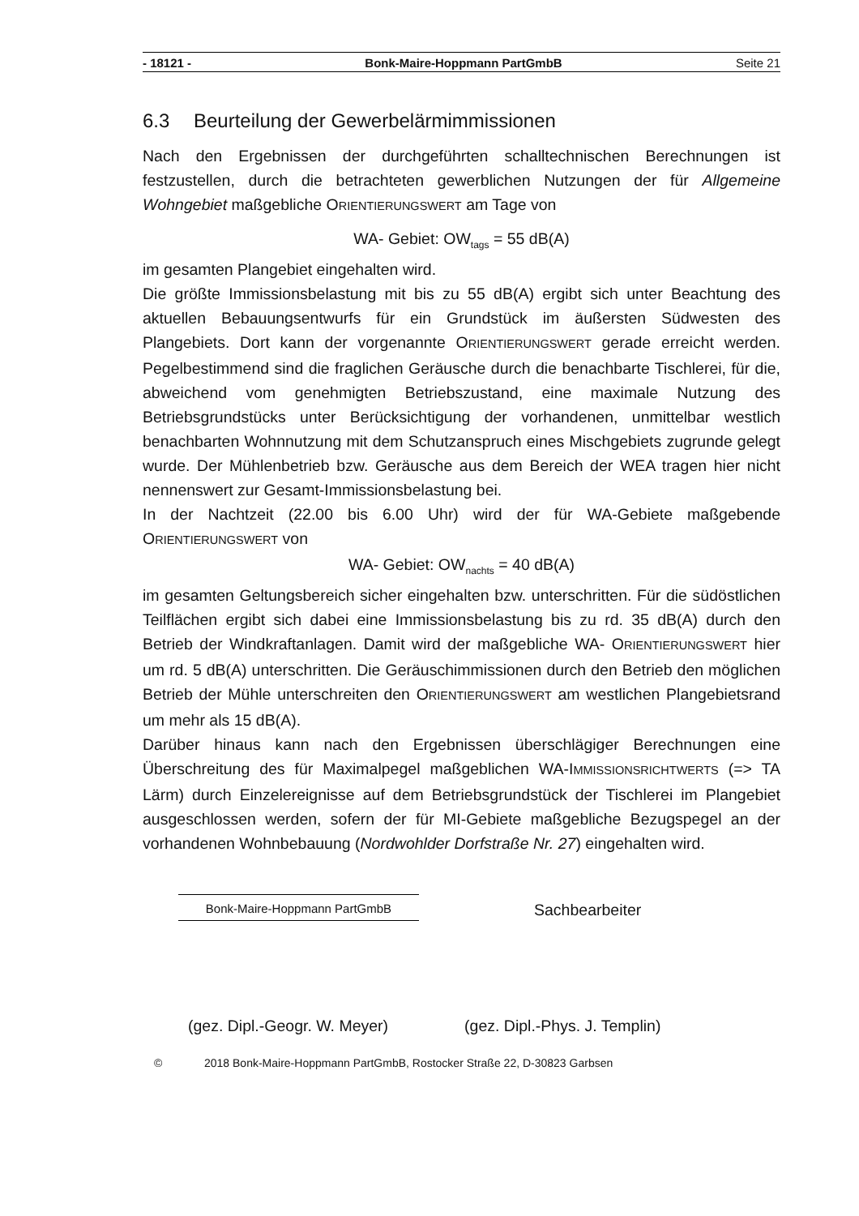- 18121 - Bonk-Maire-Hoppmann PartGmbB Seite 21
6.3 Beurteilung der Gewerbelärmimmissionen
Nach den Ergebnissen der durchgeführten schalltechnischen Berechnungen ist festzustellen, durch die betrachteten gewerblichen Nutzungen der für Allgemeine Wohngebiet maßgebliche ORIENTIERUNGSWERT am Tage von
WA- Gebiet: OW<sub>tags</sub> = 55 dB(A)
im gesamten Plangebiet eingehalten wird.
Die größte Immissionsbelastung mit bis zu 55 dB(A) ergibt sich unter Beachtung des aktuellen Bebauungsentwurfs für ein Grundstück im äußersten Südwesten des Plangebiets. Dort kann der vorgenannte ORIENTIERUNGSWERT gerade erreicht werden. Pegelbestimmend sind die fraglichen Geräusche durch die benachbarte Tischlerei, für die, abweichend vom genehmigten Betriebszustand, eine maximale Nutzung des Betriebsgrundstücks unter Berücksichtigung der vorhandenen, unmittelbar westlich benachbarten Wohnnutzung mit dem Schutzanspruch eines Mischgebiets zugrunde gelegt wurde. Der Mühlenbetrieb bzw. Geräusche aus dem Bereich der WEA tragen hier nicht nennenswert zur Gesamt-Immissionsbelastung bei.
In der Nachtzeit (22.00 bis 6.00 Uhr) wird der für WA-Gebiete maßgebende ORIENTIERUNGSWERT von
WA- Gebiet: OW<sub>nachts</sub> = 40 dB(A)
im gesamten Geltungsbereich sicher eingehalten bzw. unterschritten. Für die südöstlichen Teilflächen ergibt sich dabei eine Immissionsbelastung bis zu rd. 35 dB(A) durch den Betrieb der Windkraftanlagen. Damit wird der maßgebliche WA- ORIENTIERUNGSWERT hier um rd. 5 dB(A) unterschritten. Die Geräuschimmissionen durch den Betrieb den möglichen Betrieb der Mühle unterschreiten den ORIENTIERUNGSWERT am westlichen Plangebietsrand um mehr als 15 dB(A).
Darüber hinaus kann nach den Ergebnissen überschlägiger Berechnungen eine Überschreitung des für Maximalpegel maßgeblichen WA-IMMISSIONSRICHTWERTS (=> TA Lärm) durch Einzelereignisse auf dem Betriebsgrundstück der Tischlerei im Plangebiet ausgeschlossen werden, sofern der für MI-Gebiete maßgebliche Bezugspegel an der vorhandenen Wohnbebauung (Nordwohlder Dorfstraße Nr. 27) eingehalten wird.
Bonk-Maire-Hoppmann PartGmbB
Sachbearbeiter
(gez. Dipl.-Geogr. W. Meyer) (gez. Dipl.-Phys. J. Templin)
© 2018 Bonk-Maire-Hoppmann PartGmbB, Rostocker Straße 22, D-30823 Garbsen